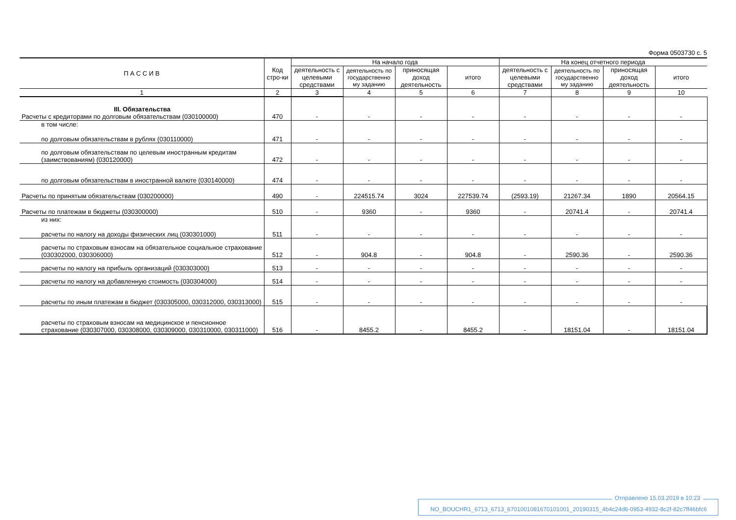Форма 0503730 с. 5
| П А С С И В | Код стро-ки | На начало года | | | | На конец отчетного периода | | | |
| --- | --- | --- | --- | --- | --- | --- | --- | --- | --- |
| | | деятельность с целевыми средствами | деятельность по государственно му заданию | приносящая доход деятельность | итого | деятельность с целевыми средствами | деятельность по государственно му заданию | приносящая доход деятельность | итого |
| 1 | 2 | 3 | 4 | 5 | 6 | 7 | 8 | 9 | 10 |
| III. Обязательства Расчеты с кредиторами по долговым обязательствам (030100000) | 470 | - | - | - | - | - | - | - | - |
| в том числе: по долговым обязательствам в рублях (030110000) | 471 | - | - | - | - | - | - | - | - |
| по долговым обязательствам по целевым иностранным кредитам (заимствованиям) (030120000) | 472 | - | - | - | - | - | - | - | - |
| по долговым обязательствам в иностранной валюте (030140000) | 474 | - | - | - | - | - | - | - | - |
| Расчеты по принятым обязательствам (030200000) | 490 | - | 224515.74 | 3024 | 227539.74 | (2593.19) | 21267.34 | 1890 | 20564.15 |
| Расчеты по платежам в бюджеты (030300000) | 510 | - | 9360 | - | 9360 | - | 20741.4 | - | 20741.4 |
| из них: расчеты по налогу на доходы физических лиц (030301000) | 511 | - | - | - | - | - | - | - | - |
| расчеты по страховым взносам на обязательное социальное страхование (030302000, 030306000) | 512 | - | 904.8 | - | 904.8 | - | 2590.36 | - | 2590.36 |
| расчеты по налогу на прибыль организаций (030303000) | 513 | - | - | - | - | - | - | - | - |
| расчеты по налогу на добавленную стоимость (030304000) | 514 | - | - | - | - | - | - | - | - |
| расчеты по иным платежам в бюджет (030305000, 030312000, 030313000) | 515 | - | - | - | - | - | - | - | - |
| расчеты по страховым взносам на медицинское и пенсионное страхование (030307000, 030308000, 030309000, 030310000, 030311000) | 516 | - | 8455.2 | - | 8455.2 | - | 18151.04 | - | 18151.04 |
Отправлено 15.03.2019 в 10:23
NO_BOUCHR1_6713_6713_6701001081670101001_20190315_4b4c24d6-0953-4932-8c2f-82c7ff46bfc6